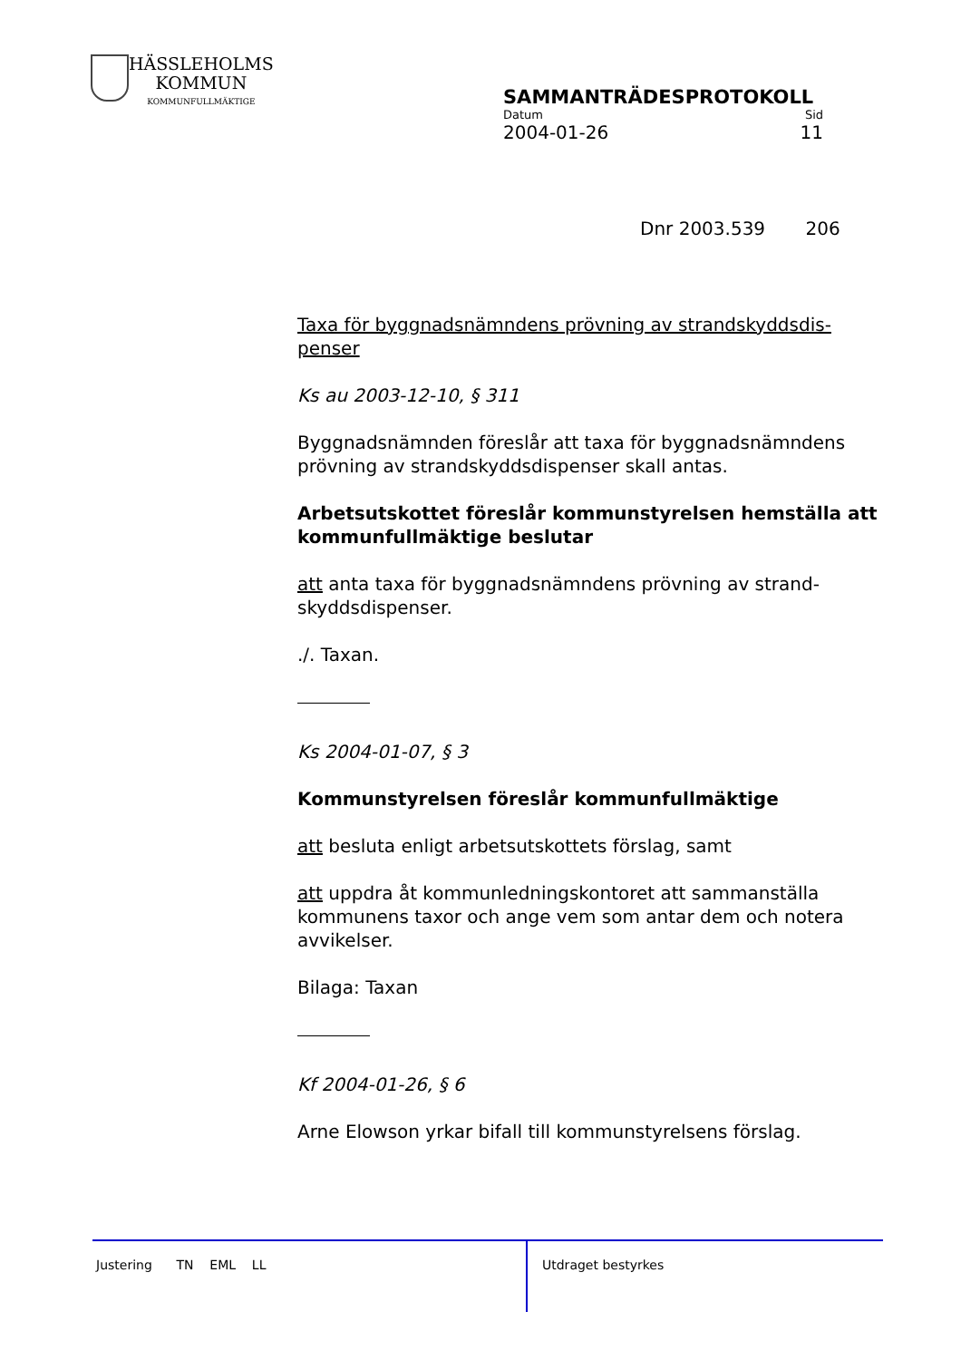HÄSSLEHOLMS
KOMMUN
KOMMUNFULLMÄKTIGE
SAMMANTRÄDESPROTOKOLL
Datum Sid
2004-01-26 11
Dnr 2003.539 206
Taxa för byggnadsnämndens prövning av strandskyddsdis-penser
Ks au 2003-12-10, § 311
Byggnadsnämnden föreslår att taxa för byggnadsnämndens prövning av strandskyddsdispenser skall antas.
Arbetsutskottet föreslår kommunstyrelsen hemställa att kommunfullmäktige beslutar
att anta taxa för byggnadsnämndens prövning av strand-skyddsdispenser.
./. Taxan.
Ks 2004-01-07, § 3
Kommunstyrelsen föreslår kommunfullmäktige
att besluta enligt arbetsutskottets förslag, samt
att uppdra åt kommunledningskontoret att sammanställa kommunens taxor och ange vem som antar dem och notera avvikelser.
Bilaga: Taxan
Kf 2004-01-26, § 6
Arne Elowson yrkar bifall till kommunstyrelsens förslag.
Justering TN EML LL
Utdraget bestyrkes